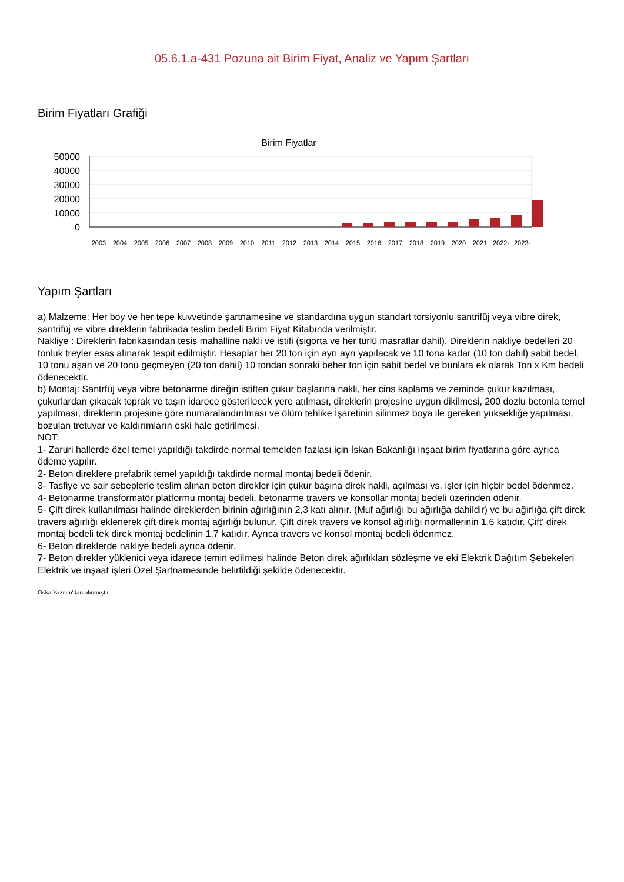05.6.1.a-431 Pozuna ait Birim Fiyat, Analiz ve Yapım Şartları
Birim Fiyatları Grafiği
Birim Fiyatlar
50000
40000
30000
20000
10000
0
2003
2004
2005
2006
2007
2008
2009
2010
2011
2012
2013
2014
2015
2016
2017
2018
2019
2020
2021
2022-
2023-
Yapım Şartları
a) Malzeme: Her boy ve her tepe kuvvetinde şartnamesine ve standardına uygun standart torsiyonlu santrifüj veya vibre direk, santrifüj ve vibre direklerin fabrikada teslim bedeli Birim Fiyat Kitabında verilmiştir,
Nakliye : Direklerin fabrikasından tesis mahalline nakli ve istifi (sigorta ve her türlü masraflar dahil). Direklerin nakliye bedelleri 20 tonluk treyler esas alınarak tespit edilmiştir. Hesaplar her 20 ton için ayrı ayrı yapılacak ve 10 tona kadar (10 ton dahil) sabit bedel, 10 tonu aşan ve 20 tonu geçmeyen (20 ton dahil) 10 tondan sonraki beher ton için sabit bedel ve bunlara ek olarak Ton x Km bedeli ödenecektir.
b) Montaj: Santrfüj veya vibre betonarme direğin istiften çukur başlarına nakli, her cins kaplama ve zeminde çukur kazılması, çukurlardan çıkacak toprak ve taşın idarece gösterilecek yere atılması, direklerin projesine uygun dikilmesi, 200 dozlu betonla temel yapılması, direklerin projesine göre numaralandırılması ve ölüm tehlike İşaretinin silinmez boya ile gereken yüksekliğe yapılması, bozulan tretuvar ve kaldırımların eski hale getirilmesi.
NOT:
1- Zaruri hallerde özel temel yapıldığı takdirde normal temelden fazlası için İskan Bakanlığı inşaat birim fiyatlarına göre ayrıca ödeme yapılır.
2- Beton direklere prefabrik temel yapıldığı takdirde normal montaj bedeli ödenir.
3- Tasfiye ve sair sebeplerle teslim alınan beton direkler için çukur başına direk nakli, açılması vs. işler için hiçbir bedel ödenmez.
4- Betonarme transformatör platformu montaj bedeli, betonarme travers ve konsollar montaj bedeli üzerinden ödenir.
5- Çift direk kullanılması halinde direklerden birinin ağırlığının 2,3 katı alınır. (Muf ağırlığı bu ağırlığa dahildir) ve bu ağırlığa çift direk travers ağırlığı eklenerek çift direk montaj ağırlığı bulunur. Çift direk travers ve konsol ağırlığı normallerinin 1,6 katıdır. Çift' direk montaj bedeli tek direk montaj bedelinin 1,7 katıdır. Ayrıca travers ve konsol montaj bedeli ödenmez.
6- Beton direklerde nakliye bedeli ayrıca ödenir.
7- Beton direkler yüklenici veya idarece temin edilmesi halinde Beton direk ağırlıkları sözleşme ve eki Elektrik Dağıtım Şebekeleri Elektrik ve inşaat işleri Özel Şartnamesinde belirtildiği şekilde ödenecektir.
Oska Yazılım'dan alınmıştır.